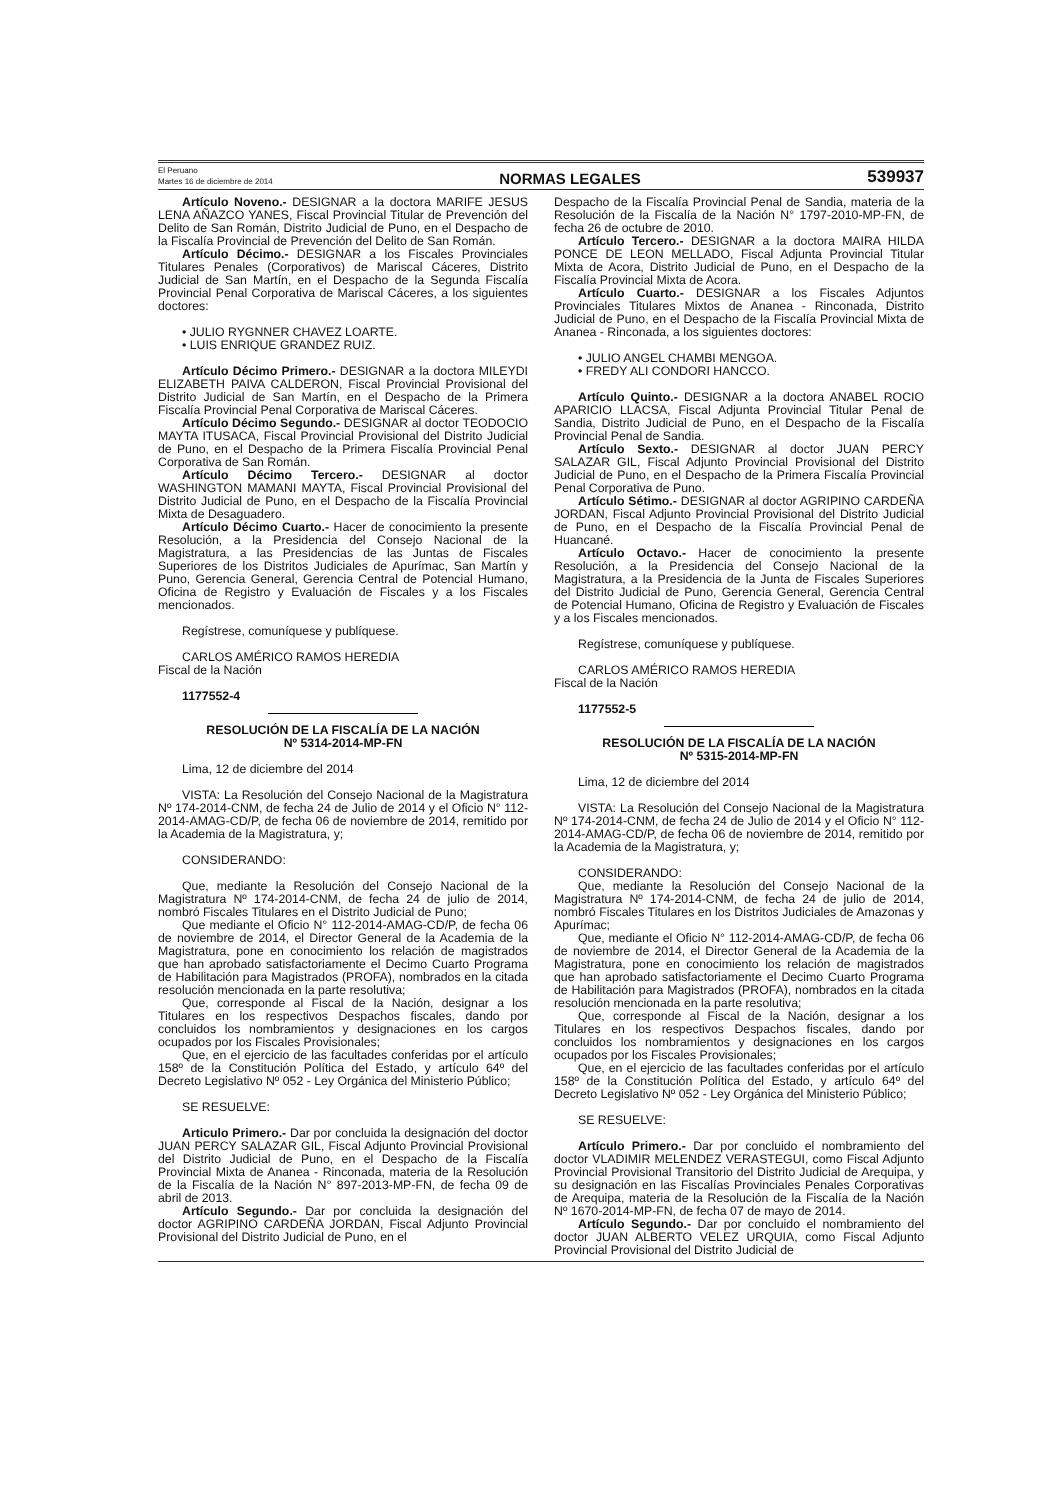El Peruano
Martes 16 de diciembre de 2014
NORMAS LEGALES
539937
Artículo Noveno.- DESIGNAR a la doctora MARIFE JESUS LENA AÑAZCO YANES, Fiscal Provincial Titular de Prevención del Delito de San Román, Distrito Judicial de Puno, en el Despacho de la Fiscalía Provincial de Prevención del Delito de San Román.
Artículo Décimo.- DESIGNAR a los Fiscales Provinciales Titulares Penales (Corporativos) de Mariscal Cáceres, Distrito Judicial de San Martín, en el Despacho de la Segunda Fiscalía Provincial Penal Corporativa de Mariscal Cáceres, a los siguientes doctores:
• JULIO RYGNNER CHAVEZ LOARTE.
• LUIS ENRIQUE GRANDEZ RUIZ.
Artículo Décimo Primero.- DESIGNAR a la doctora MILEYDI ELIZABETH PAIVA CALDERON, Fiscal Provincial Provisional del Distrito Judicial de San Martín, en el Despacho de la Primera Fiscalía Provincial Penal Corporativa de Mariscal Cáceres.
Artículo Décimo Segundo.- DESIGNAR al doctor TEODOCIO MAYTA ITUSACA, Fiscal Provincial Provisional del Distrito Judicial de Puno, en el Despacho de la Primera Fiscalía Provincial Penal Corporativa de San Román.
Artículo Décimo Tercero.- DESIGNAR al doctor WASHINGTON MAMANI MAYTA, Fiscal Provincial Provisional del Distrito Judicial de Puno, en el Despacho de la Fiscalía Provincial Mixta de Desaguadero.
Artículo Décimo Cuarto.- Hacer de conocimiento la presente Resolución, a la Presidencia del Consejo Nacional de la Magistratura, a las Presidencias de las Juntas de Fiscales Superiores de los Distritos Judiciales de Apurímac, San Martín y Puno, Gerencia General, Gerencia Central de Potencial Humano, Oficina de Registro y Evaluación de Fiscales y a los Fiscales mencionados.
Regístrese, comuníquese y publíquese.
CARLOS AMÉRICO RAMOS HEREDIA
Fiscal de la Nación
1177552-4
RESOLUCIÓN DE LA FISCALÍA DE LA NACIÓN
Nº 5314-2014-MP-FN
Lima, 12 de diciembre del 2014
VISTA: La Resolución del Consejo Nacional de la Magistratura Nº 174-2014-CNM, de fecha 24 de Julio de 2014 y el Oficio N° 112-2014-AMAG-CD/P, de fecha 06 de noviembre de 2014, remitido por la Academia de la Magistratura, y;
CONSIDERANDO:
Que, mediante la Resolución del Consejo Nacional de la Magistratura Nº 174-2014-CNM, de fecha 24 de julio de 2014, nombró Fiscales Titulares en el Distrito Judicial de Puno;
Que mediante el Oficio N° 112-2014-AMAG-CD/P, de fecha 06 de noviembre de 2014, el Director General de la Academia de la Magistratura, pone en conocimiento los relación de magistrados que han aprobado satisfactoriamente el Decimo Cuarto Programa de Habilitación para Magistrados (PROFA), nombrados en la citada resolución mencionada en la parte resolutiva;
Que, corresponde al Fiscal de la Nación, designar a los Titulares en los respectivos Despachos fiscales, dando por concluidos los nombramientos y designaciones en los cargos ocupados por los Fiscales Provisionales;
Que, en el ejercicio de las facultades conferidas por el artículo 158º de la Constitución Política del Estado, y artículo 64º del Decreto Legislativo Nº 052 - Ley Orgánica del Ministerio Público;
SE RESUELVE:
Articulo Primero.- Dar por concluida la designación del doctor JUAN PERCY SALAZAR GIL, Fiscal Adjunto Provincial Provisional del Distrito Judicial de Puno, en el Despacho de la Fiscalía Provincial Mixta de Ananea - Rinconada, materia de la Resolución de la Fiscalía de la Nación N° 897-2013-MP-FN, de fecha 09 de abril de 2013.
Artículo Segundo.- Dar por concluida la designación del doctor AGRIPINO CARDEÑA JORDAN, Fiscal Adjunto Provincial Provisional del Distrito Judicial de Puno, en el
Despacho de la Fiscalía Provincial Penal de Sandia, materia de la Resolución de la Fiscalía de la Nación N° 1797-2010-MP-FN, de fecha 26 de octubre de 2010.
Artículo Tercero.- DESIGNAR a la doctora MAIRA HILDA PONCE DE LEON MELLADO, Fiscal Adjunta Provincial Titular Mixta de Acora, Distrito Judicial de Puno, en el Despacho de la Fiscalía Provincial Mixta de Acora.
Artículo Cuarto.- DESIGNAR a los Fiscales Adjuntos Provinciales Titulares Mixtos de Ananea - Rinconada, Distrito Judicial de Puno, en el Despacho de la Fiscalía Provincial Mixta de Ananea - Rinconada, a los siguientes doctores:
• JULIO ANGEL CHAMBI MENGOA.
• FREDY ALI CONDORI HANCCO.
Artículo Quinto.- DESIGNAR a la doctora ANABEL ROCIO APARICIO LLACSA, Fiscal Adjunta Provincial Titular Penal de Sandia, Distrito Judicial de Puno, en el Despacho de la Fiscalía Provincial Penal de Sandia.
Artículo Sexto.- DESIGNAR al doctor JUAN PERCY SALAZAR GIL, Fiscal Adjunto Provincial Provisional del Distrito Judicial de Puno, en el Despacho de la Primera Fiscalía Provincial Penal Corporativa de Puno.
Artículo Sétimo.- DESIGNAR al doctor AGRIPINO CARDEÑA JORDAN, Fiscal Adjunto Provincial Provisional del Distrito Judicial de Puno, en el Despacho de la Fiscalía Provincial Penal de Huancané.
Artículo Octavo.- Hacer de conocimiento la presente Resolución, a la Presidencia del Consejo Nacional de la Magistratura, a la Presidencia de la Junta de Fiscales Superiores del Distrito Judicial de Puno, Gerencia General, Gerencia Central de Potencial Humano, Oficina de Registro y Evaluación de Fiscales y a los Fiscales mencionados.
Regístrese, comuníquese y publíquese.
CARLOS AMÉRICO RAMOS HEREDIA
Fiscal de la Nación
1177552-5
RESOLUCIÓN DE LA FISCALÍA DE LA NACIÓN
Nº 5315-2014-MP-FN
Lima, 12 de diciembre del 2014
VISTA: La Resolución del Consejo Nacional de la Magistratura Nº 174-2014-CNM, de fecha 24 de Julio de 2014 y el Oficio N° 112-2014-AMAG-CD/P, de fecha 06 de noviembre de 2014, remitido por la Academia de la Magistratura, y;
CONSIDERANDO:
Que, mediante la Resolución del Consejo Nacional de la Magistratura Nº 174-2014-CNM, de fecha 24 de julio de 2014, nombró Fiscales Titulares en los Distritos Judiciales de Amazonas y Apurímac;
Que, mediante el Oficio N° 112-2014-AMAG-CD/P, de fecha 06 de noviembre de 2014, el Director General de la Academia de la Magistratura, pone en conocimiento los relación de magistrados que han aprobado satisfactoriamente el Decimo Cuarto Programa de Habilitación para Magistrados (PROFA), nombrados en la citada resolución mencionada en la parte resolutiva;
Que, corresponde al Fiscal de la Nación, designar a los Titulares en los respectivos Despachos fiscales, dando por concluidos los nombramientos y designaciones en los cargos ocupados por los Fiscales Provisionales;
Que, en el ejercicio de las facultades conferidas por el artículo 158º de la Constitución Política del Estado, y artículo 64º del Decreto Legislativo Nº 052 - Ley Orgánica del Ministerio Público;
SE RESUELVE:
Artículo Primero.- Dar por concluido el nombramiento del doctor VLADIMIR MELENDEZ VERASTEGUI, como Fiscal Adjunto Provincial Provisional Transitorio del Distrito Judicial de Arequipa, y su designación en las Fiscalías Provinciales Penales Corporativas de Arequipa, materia de la Resolución de la Fiscalía de la Nación Nº 1670-2014-MP-FN, de fecha 07 de mayo de 2014.
Artículo Segundo.- Dar por concluido el nombramiento del doctor JUAN ALBERTO VELEZ URQUIA, como Fiscal Adjunto Provincial Provisional del Distrito Judicial de